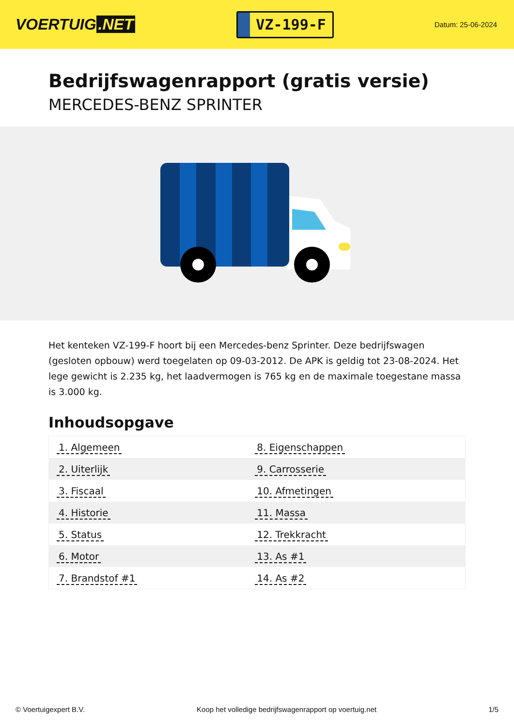VOERTUIG.NET
VZ-199-F
Datum: 25-06-2024
Bedrijfswagenrapport (gratis versie)
MERCEDES-BENZ SPRINTER
Het kenteken VZ-199-F hoort bij een Mercedes-benz Sprinter. Deze bedrijfswagen (gesloten opbouw) werd toegelaten op 09-03-2012. De APK is geldig tot 23-08-2024. Het lege gewicht is 2.235 kg, het laadvermogen is 765 kg en de maximale toegestane massa is 3.000 kg.
Inhoudsopgave
| 1. Algemeen | 8. Eigenschappen |
| 2. Uiterlijk | 9. Carrosserie |
| 3. Fiscaal | 10. Afmetingen |
| 4. Historie | 11. Massa |
| 5. Status | 12. Trekkracht |
| 6. Motor | 13. As #1 |
| 7. Brandstof #1 | 14. As #2 |
© Voertuigexpert B.V. Koop het volledige bedrijfswagenrapport op voertuig.net 1/5